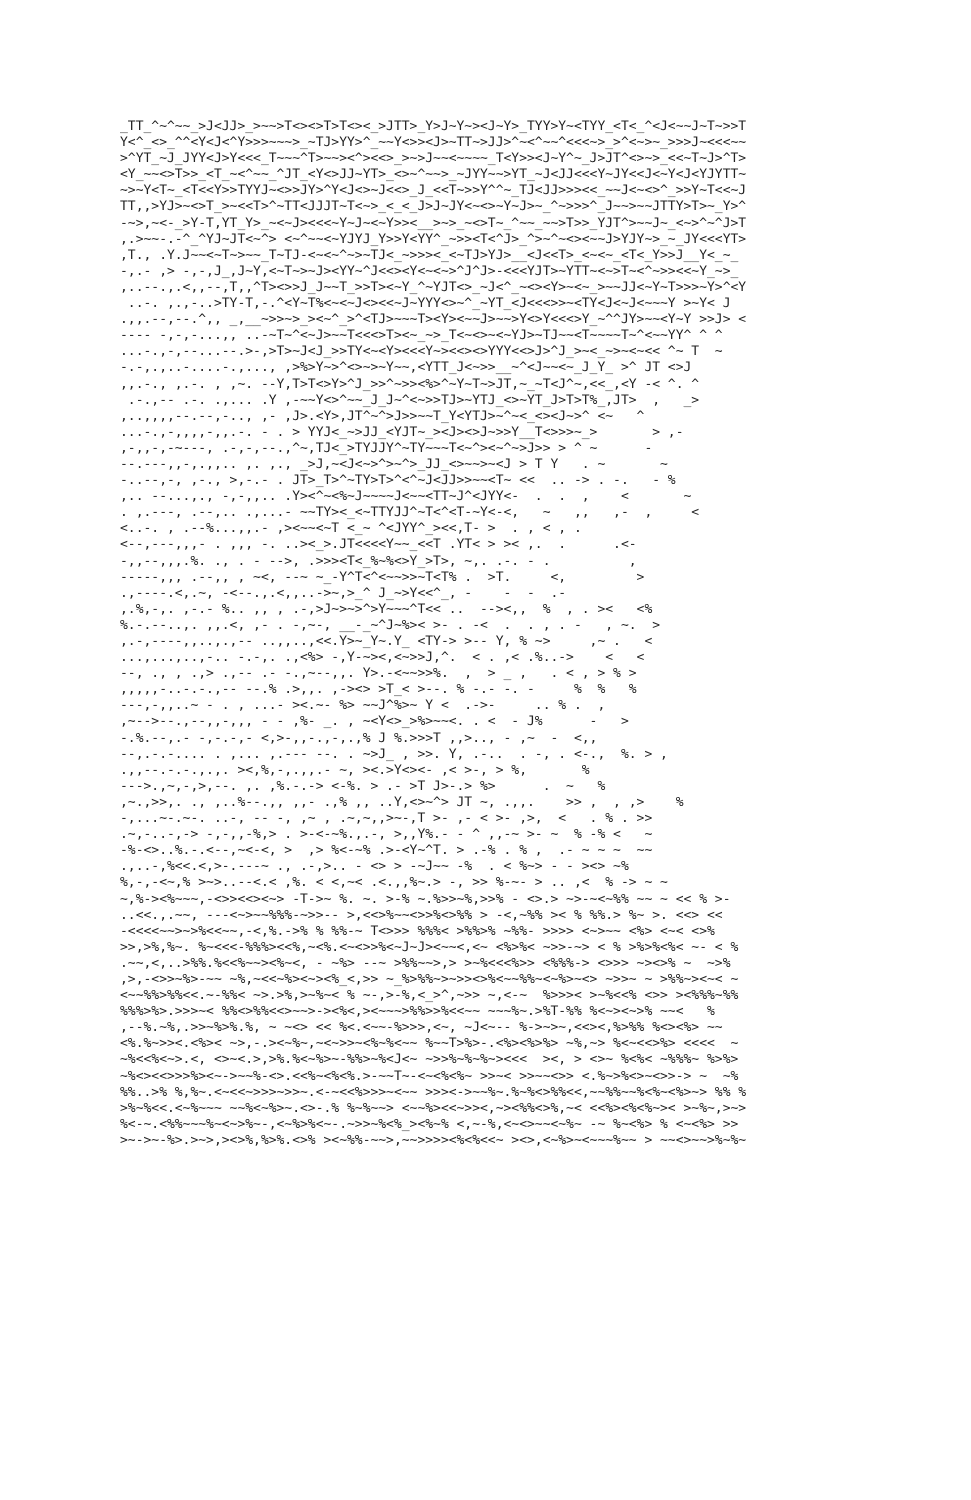_TT_^~^~~_>J<JJ>_>~~>T<><>T>T<><_>JTT>_Y>J~Y~><J~Y>_TYY>Y~<TYY_<T<_^<J<~~J~T~>>T
Y<^_<>_^^<Y<J<^Y>>>~~~>_~TJ>YY>^_~~Y<>><J>~TT~>JJ>^~<^~~^<<<~>_>^<~>~_>>>J~<<<~~
>^YT_~J_JYY<J>Y<<<_T~~~^T>~~><^><<>_>~>J~~<~~~~_T<Y>><J~Y^~_J>JT^<>~>_<<~T~J>^T>
<Y_~~<>T>>_<T_~<^~~_^JT_<Y<>JJ~YT>_<>~^~~>_~JYY~~>YT_~J<JJ<<<Y~JY<<J<~Y<J<YJYTT~
~>~Y<T~_<T<<Y>>TYYJ~<>>JY>^Y<J<>~J<<>_J_<<T~>>Y^^~_TJ<JJ>>><<_~~J<~<>^_>>Y~T<<~J
TT,,>YJ>~<>T_>~<<T>^~TT<JJJT~T<~>_<_<_J>J~JY<~<>~Y~J>~_^~>>>^_J~~>~~JTTY>T>~_Y>^
-~>,~<-_>Y-T,YT_Y>_~<~J><<<~Y~J~<~Y>><__>~>_~<>T~_^~~_~~>T>>_YJT^>~~J~_<~>^~^J>T
,.>~~-.-^_^YJ~JT<~^> <~^~~<~YJYJ_Y>>Y<YY^_~>><T<^J>_^>~^~<><~~J>YJY~>_~_JY<<<YT>
,T., .Y.J~~<~T~>~~_T~TJ-<~<~^~>~TJ<_~>>><_<~TJ>YJ>__<J<<T>_<~<~_<T<_Y>>J__Y<_~_
-,.- ,> -,-,J_,J~Y,<~T~>~J><YY~^J<<><Y<~<~>^J^J>-<<<YJT>~YTT~<~>T~<^~>><<~Y_~>_
,..--.,.<,,--,T,,^T><>>J_J~~T_>>T><~Y_^~YJT<>_~J<^_~<><Y>~<~_>~~JJ<~Y~T>>>~Y>^<Y
 ..-. ,.,-..>TY-T,-.^<Y~T%<~<~J<><<~J~YYY<>~^_~YT_<J<<<>>~<TY<J<~J<~~~Y >~Y< J
.,,.--,--.^,, _,__~>>~>_><~^_>^<TJ>~~~T><Y><~~J>~~>Y<>Y<<<>Y_~^^JY>~~<Y~Y >>J> <
---- -,-,-...,, ..-~T~^<~J>~~T<<<>T><~_~>_T<~<>~<~YJ>~TJ~~<T~~~~T~^<~~YY^ ^ ^
...-.,-,--...--.>-,>T>~J<J_>>TY<~<Y><<<Y~><<><>YYY<<>J>^J_>~<_~>~<~<< ^~ T  ~
-.-,.,..-....-.,..., ,>%>Y~>^<>~>~Y~~,<YTT_J<~>>__~^<J~~<~_J_Y_ >^ JT <>J
,,.-., ,.-. , ,~. --Y,T>T<>Y>^J_>>^~>><%>^~Y~T~>JT,~_~T<J^~,<<_,<Y -< ^. ^
 .-.,-- .-. .,... .Y ,-~~Y<>^~~_J_J~^<~>>TJ>~YTJ_<>~YT_J>T>T%_,JT>  ,   _>
,..,,,,--.--,-.., ,- ,J>.<Y>,JT^~^>J>>~~T_Y<YTJ>~^~<_<><J~>^ <~   ^
...-.,-,,,,-,,.-. - . > YYJ<_~>JJ_<YJT~_><J><>J~>>Y__T<>>>~_>       > ,-
,-,,-,-~---, .-,-,--.,^~,TJ<_>TYJJY^~TY~~~T<~^><~^~>J>> > ^ ~      -
--.---,,-,.,,.. ,. ,., _>J,~<J<~>^>~^>_JJ_<>~~>~<J > T Y   . ~       ~
-..--,-, ,-., >,-.- . JT>_T>^~TY>T>^<^~J<JJ>>~~<T~ <<  .. -> . -.   - %
,.. --...,., -,-,,.. .Y><^~<%~J~~~~J<~~<TT~J^<JYY<-  .  .  ,    <       ~
. ,.---, .--,.. .,...- ~~TY><_<~TTYJJ^~T<^<T-~Y<-<,   ~   ,,   ,-  ,     <
<..-. , .--%...,,.- ,><~~<~T <_~ ^<JYY^_><<,T- >  . , < , .
<--,---,,,- . ,,, -. ..><_>.JT<<<<Y~~_<<T .YT< > >< ,.  .      .<-
-,,--,,,.%. ., . - -->, .>>><T<_%~%<>Y_>T>, ~,. .-. - .          ,
-----,,, .--,, , ~<, --~ ~_-Y^T<^<~~>>~T<T% .  >T.     <,         >
.,----.<,.~, -<--.,.<,,..->~,>_^ J_~>Y<<^_, -    -  -  .-
,.%,-,. ,-.- %.. ,, , .-,>J~>~>^>Y~~~^T<< ..  --><,,  %  , . ><   <%
%.-.--..,. ,,.<, ,- . -,~-, __-_~^J~%>< >- . -<  .  . , . -   , ~.  >
,.-,----,,..,.,-- ..,,..,<<.Y>~_Y~.Y_ <TY-> >-- Y, % ~>     ,~ .   <
...,...,..,-.. -.-,. .,<%> -,Y-~><,<~>>J,^.  < . ,< .%..->    <   <
--, ., , .,> .,-- .- -.,~--,,. Y>.-<~~>>%.  ,  > _ ,   . < , > % >
,,,,,-..-.-.,-- --.% .>,,. ,-><> >T_< >--. % -.- -. -     %  %   %
---,-,,..~ - . , ...- ><.~- %> ~~J^%>~ Y <  .->-     .. % .  ,
,~-->--.,--,,-,,, - - ,%- _. , ~<Y<>_>%>~~<. . <  - J%      -   >
-.%.--,.- -,-.-,- <,>-,,-.,-,.,% J %.>>>T ,,>.., - ,~  -  <,,
--,.-.-.... . ,... ,.--- --. . ~>J_ , >>. Y, .-..  . -, . <-.,  %. > ,
.,,--.-.-.,.,. ><,%,-,.,,.- ~, ><.>Y<><- ,< >-, > %,       %
--->.,~,-,>,--. ,. ,%.-.-> <-%. > .- >T J>-.> %>      .  ~   %
,~.,>>,. ., ,..%--.,, ,,- .,% ,, ..Y,<>~^> JT ~, .,,.    >> ,  , ,>    %
-,...~-.~-. ..-, -- -, ,~ , .~,~,,>~-,T >- ,- < >- ,>,  <   . % . >>
.~,-..-,-> -,-,,-%,> . >-<-~%.,.-, >,,Y%.- - ^ ,,-~ >- ~  % -% <   ~
-%-<>..%.-.<--,~<-<, >  ,> %<-~% .>-<Y~^T. > .-% . % ,  .- ~ ~ ~  ~~
.,..-,%<<.<,>-.---~ ., .-,>.. - <> > -~J~~ -%  . < %~> - - ><> ~%
%,-,-<~,% >~>..--<.< ,%. < <,~< .<.,,%~.> -, >> %-~- > .. ,<  % -> ~ ~
~,%-><%~~~,-<>><<><~> -T->~ %. ~. >-% ~.%>>~%,>>% - <>.> ~>-~<~%% ~~ ~ << % >-
..<<.,.~~, ---<~>~~%%%-~>>-- >,<<>%~~<>>%<>%% > -<,~%% >< % %%.> %~ >. <<> <<
-<<<<~~>~>%<<~~,-<,%.->% % %%-~ T<>>> %%%< >%%>% ~%%- >>>> <~>~~ <%> <~< <>%
>>,>%,%~. %~<<<-%%%><<%,~<%.<~<>>%<~J~J><~~<,<~ <%>%< ~>>-~> < % >%>%<%< ~- < %
.~~,<,..>%%.%<<%~~><%~<, - ~%> --~ >%%~~>,> >~%<<<%>> <%%%-> <>>> ~><>% ~  ~>%
,>,-<>>~%>-~~ ~%,~<<~%><~><%_<,>> ~_%>%%~>~>><>%<~~%%~<~%>~<> ~>>~ ~ >%%~><~< ~
<~~%%>%%<<.~-%%< ~>.>%,>~%~< % ~-,>-%,<_>^,~>> ~,<-~  %>>>< >~%<<% <>> ><%%%~%%
%%%>%>.>>>~< %%<>%%<<>~~>-><%<,><~~~>%%>>%<<~~ ~~~%~.>%T-%% %<~><~>% ~~<   %
,--%.~%,.>>~%>%.%, ~ ~<> << %<.<~~-%>>>,<~, ~J<~-- %->~>~,<<><,%>%% %<><%> ~~
<%.%~>><.<%>< ~>,-.><~%~,~<~>>~<%~%<~~ %~~T>%>-.<%><%>%> ~%,~> %<~<<>%> <<<<  ~
~%<<%<~>.<, <>~<.>,>%.%<~%>~-%%>~%<J<~ ~>>%~%~%~><<<  ><, > <>~ %<%< ~%%%~ %>%>
~%<><<>>>%><~->~~%-<>.<<%~<%<%.>-~~T~-<~<%<%~ >>~< >>~~<>> <.%~>%<>~<>>-> ~  ~%
%%..>% %,%~.<~<<~>>>~>>~.<-~<<%>>>~<~~ >>><->~~%~.%~%<>%%<<,~~%%~~%<%~<%>~> %% %
>%~%<<.<~%~~~ ~~%<~%>~.<>-.% %~%~~> <~~%><<~>><,~><%%<>%,~< <<%><%<%~>< >~%~,>~>
%<-~.<%%~~~%~<~>%~-,<~%>%<~-.~>>~%<%_><%~% <,~-%,<~<>~~<~%~ -~ %~<%> % <~<%> >>
>~->~-%>.>~>,><>%,%>%.<>% ><~%%-~~>,~~>>>><%<%<<~ ><>,<~%>~<~~~%~~ > ~~<>~~>%~%~